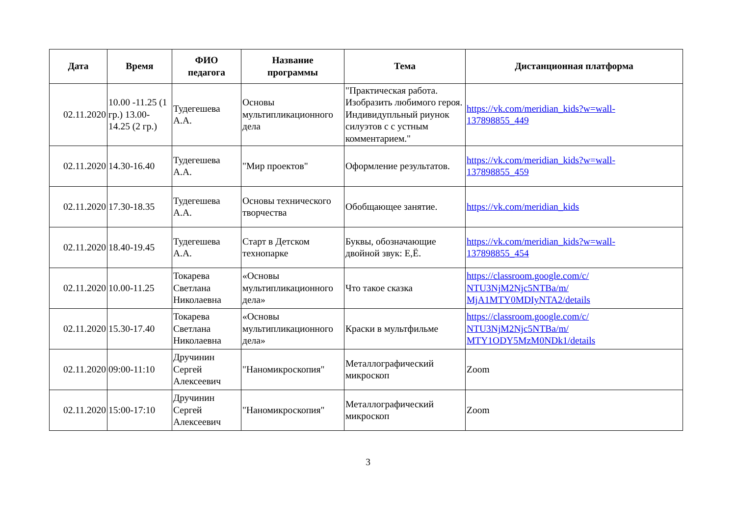| Дата | Время | ФИО педагога | Название программы | Тема | Дистанционная платформа |
| --- | --- | --- | --- | --- | --- |
| 02.11.2020 | 10.00 -11.25 (1 гр.) 13.00-14.25 (2 гр.) | Тудегешева А.А. | Основы мультипликационного дела | "Практическая работа. Изобразить любимого героя. Индивидупльный риунок силуэтов с с устным комментарием." | https://vk.com/meridian_kids?w=wall- 137898855_449 |
| 02.11.2020 | 14.30-16.40 | Тудегешева А.А. | "Мир проектов" | Оформление результатов. | https://vk.com/meridian_kids?w=wall- 137898855_459 |
| 02.11.2020 | 17.30-18.35 | Тудегешева А.А. | Основы технического творчества | Обобщающее занятие. | https://vk.com/meridian_kids |
| 02.11.2020 | 18.40-19.45 | Тудегешева А.А. | Старт в Детском технопарке | Буквы, обозначающие двойной звук: Е,Ё. | https://vk.com/meridian_kids?w=wall- 137898855_454 |
| 02.11.2020 | 10.00-11.25 | Токарева Светлана Николаевна | «Основы мультипликационного дела» | Что такое сказка | https://classroom.google.com/c/ NTU3NjM2Njc5NTBa/m/ MjA1MTY0MDIyNTA2/details |
| 02.11.2020 | 15.30-17.40 | Токарева Светлана Николаевна | «Основы мультипликационного дела» | Краски в мультфильме | https://classroom.google.com/c/ NTU3NjM2Njc5NTBa/m/ MTY1ODY5MzM0NDk1/details |
| 02.11.2020 | 09:00-11:10 | Дручинин Сергей Алексеевич | "Наномикроскопия" | Металлографический микроскоп | Zoom |
| 02.11.2020 | 15:00-17:10 | Дручинин Сергей Алексеевич | "Наномикроскопия" | Металлографический микроскоп | Zoom |
3